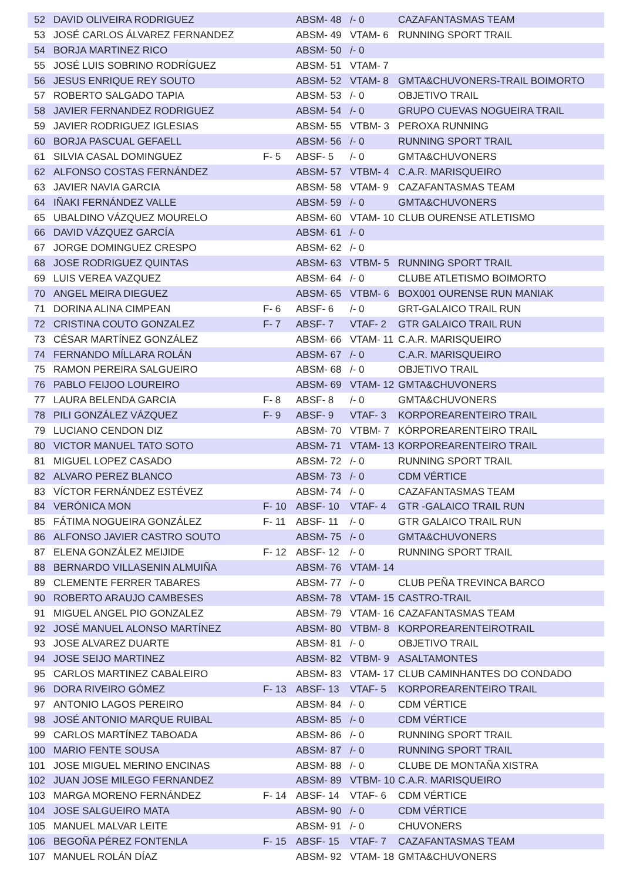| 52 | DAVID OLIVEIRA RODRIGUEZ | | ABSM- 48 | /- 0 | CAZAFANTASMAS TEAM |
| 53 | JOSÉ CARLOS ÁLVAREZ FERNANDEZ | | ABSM- 49 | VTAM- 6 | RUNNING SPORT TRAIL |
| 54 | BORJA MARTINEZ RICO | | ABSM- 50 | /- 0 | |
| 55 | JOSÉ LUIS SOBRINO RODRÍGUEZ | | ABSM- 51 | VTAM- 7 | |
| 56 | JESUS ENRIQUE REY SOUTO | | ABSM- 52 | VTAM- 8 | GMTA&CHUVONERS-TRAIL BOIMORTO |
| 57 | ROBERTO SALGADO TAPIA | | ABSM- 53 | /- 0 | OBJETIVO TRAIL |
| 58 | JAVIER FERNANDEZ RODRIGUEZ | | ABSM- 54 | /- 0 | GRUPO CUEVAS NOGUEIRA TRAIL |
| 59 | JAVIER RODRIGUEZ IGLESIAS | | ABSM- 55 | VTBM- 3 | PEROXA RUNNING |
| 60 | BORJA PASCUAL GEFAELL | | ABSM- 56 | /- 0 | RUNNING SPORT TRAIL |
| 61 | SILVIA CASAL DOMINGUEZ | F- 5 | ABSF- 5 | /- 0 | GMTA&CHUVONERS |
| 62 | ALFONSO COSTAS FERNÁNDEZ | | ABSM- 57 | VTBM- 4 | C.A.R. MARISQUEIRO |
| 63 | JAVIER NAVIA GARCIA | | ABSM- 58 | VTAM- 9 | CAZAFANTASMAS TEAM |
| 64 | IÑAKI FERNÁNDEZ VALLE | | ABSM- 59 | /- 0 | GMTA&CHUVONERS |
| 65 | UBALDINO VÁZQUEZ MOURELO | | ABSM- 60 | VTAM- 10 | CLUB OURENSE ATLETISMO |
| 66 | DAVID VÁZQUEZ GARCÍA | | ABSM- 61 | /- 0 | |
| 67 | JORGE DOMINGUEZ CRESPO | | ABSM- 62 | /- 0 | |
| 68 | JOSE RODRIGUEZ QUINTAS | | ABSM- 63 | VTBM- 5 | RUNNING SPORT TRAIL |
| 69 | LUIS VEREA VAZQUEZ | | ABSM- 64 | /- 0 | CLUBE ATLETISMO BOIMORTO |
| 70 | ANGEL MEIRA DIEGUEZ | | ABSM- 65 | VTBM- 6 | BOX001 OURENSE RUN MANIAK |
| 71 | DORINA ALINA CIMPEAN | F- 6 | ABSF- 6 | /- 0 | GRT-GALAICO TRAIL RUN |
| 72 | CRISTINA COUTO GONZALEZ | F- 7 | ABSF- 7 | VTAF- 2 | GTR GALAICO TRAIL RUN |
| 73 | CÉSAR MARTÍNEZ GONZÁLEZ | | ABSM- 66 | VTAM- 11 | C.A.R. MARISQUEIRO |
| 74 | FERNANDO MÍLLARA ROLÁN | | ABSM- 67 | /- 0 | C.A.R. MARISQUEIRO |
| 75 | RAMON PEREIRA SALGUEIRO | | ABSM- 68 | /- 0 | OBJETIVO TRAIL |
| 76 | PABLO FEIJOO LOUREIRO | | ABSM- 69 | VTAM- 12 | GMTA&CHUVONERS |
| 77 | LAURA BELENDA GARCIA | F- 8 | ABSF- 8 | /- 0 | GMTA&CHUVONERS |
| 78 | PILI GONZÁLEZ VÁZQUEZ | F- 9 | ABSF- 9 | VTAF- 3 | KORPOREARENTEIRO TRAIL |
| 79 | LUCIANO CENDON DIZ | | ABSM- 70 | VTBM- 7 | KÓRPOREARENTEIRO TRAIL |
| 80 | VICTOR MANUEL TATO SOTO | | ABSM- 71 | VTAM- 13 | KORPOREARENTEIRO TRAIL |
| 81 | MIGUEL LOPEZ CASADO | | ABSM- 72 | /- 0 | RUNNING SPORT TRAIL |
| 82 | ALVARO PEREZ BLANCO | | ABSM- 73 | /- 0 | CDM VÉRTICE |
| 83 | VÍCTOR FERNÁNDEZ ESTÉVEZ | | ABSM- 74 | /- 0 | CAZAFANTASMAS TEAM |
| 84 | VERÓNICA MON | F- 10 | ABSF- 10 | VTAF- 4 | GTR -GALAICO TRAIL RUN |
| 85 | FÁTIMA NOGUEIRA GONZÁLEZ | F- 11 | ABSF- 11 | /- 0 | GTR GALAICO TRAIL RUN |
| 86 | ALFONSO JAVIER CASTRO SOUTO | | ABSM- 75 | /- 0 | GMTA&CHUVONERS |
| 87 | ELENA GONZÁLEZ MEIJIDE | F- 12 | ABSF- 12 | /- 0 | RUNNING SPORT TRAIL |
| 88 | BERNARDO VILLASENIN ALMUIÑA | | ABSM- 76 | VTAM- 14 | |
| 89 | CLEMENTE FERRER TABARES | | ABSM- 77 | /- 0 | CLUB PEÑA TREVINCA BARCO |
| 90 | ROBERTO ARAUJO CAMBESES | | ABSM- 78 | VTAM- 15 | CASTRO-TRAIL |
| 91 | MIGUEL ANGEL PIO GONZALEZ | | ABSM- 79 | VTAM- 16 | CAZAFANTASMAS TEAM |
| 92 | JOSÉ MANUEL ALONSO MARTÍNEZ | | ABSM- 80 | VTBM- 8 | KORPOREARENTEIROTRAIL |
| 93 | JOSE ALVAREZ DUARTE | | ABSM- 81 | /- 0 | OBJETIVO TRAIL |
| 94 | JOSE SEIJO MARTINEZ | | ABSM- 82 | VTBM- 9 | ASALTAMONTES |
| 95 | CARLOS MARTINEZ CABALEIRO | | ABSM- 83 | VTAM- 17 | CLUB CAMINHANTES DO CONDADO |
| 96 | DORA RIVEIRO GÓMEZ | F- 13 | ABSF- 13 | VTAF- 5 | KORPOREARENTEIRO TRAIL |
| 97 | ANTONIO LAGOS PEREIRO | | ABSM- 84 | /- 0 | CDM VÉRTICE |
| 98 | JOSÉ ANTONIO MARQUE RUIBAL | | ABSM- 85 | /- 0 | CDM VÉRTICE |
| 99 | CARLOS MARTÍNEZ TABOADA | | ABSM- 86 | /- 0 | RUNNING SPORT TRAIL |
| 100 | MARIO FENTE SOUSA | | ABSM- 87 | /- 0 | RUNNING SPORT TRAIL |
| 101 | JOSE MIGUEL MERINO ENCINAS | | ABSM- 88 | /- 0 | CLUBE DE MONTAÑA XISTRA |
| 102 | JUAN JOSE MILEGO FERNANDEZ | | ABSM- 89 | VTBM- 10 | C.A.R. MARISQUEIRO |
| 103 | MARGA MORENO FERNÁNDEZ | F- 14 | ABSF- 14 | VTAF- 6 | CDM VÉRTICE |
| 104 | JOSE SALGUEIRO MATA | | ABSM- 90 | /- 0 | CDM VÉRTICE |
| 105 | MANUEL MALVAR LEITE | | ABSM- 91 | /- 0 | CHUVONERS |
| 106 | BEGOÑA PÉREZ FONTENLA | F- 15 | ABSF- 15 | VTAF- 7 | CAZAFANTASMAS TEAM |
| 107 | MANUEL ROLÁN DÍAZ | | ABSM- 92 | VTAM- 18 | GMTA&CHUVONERS |